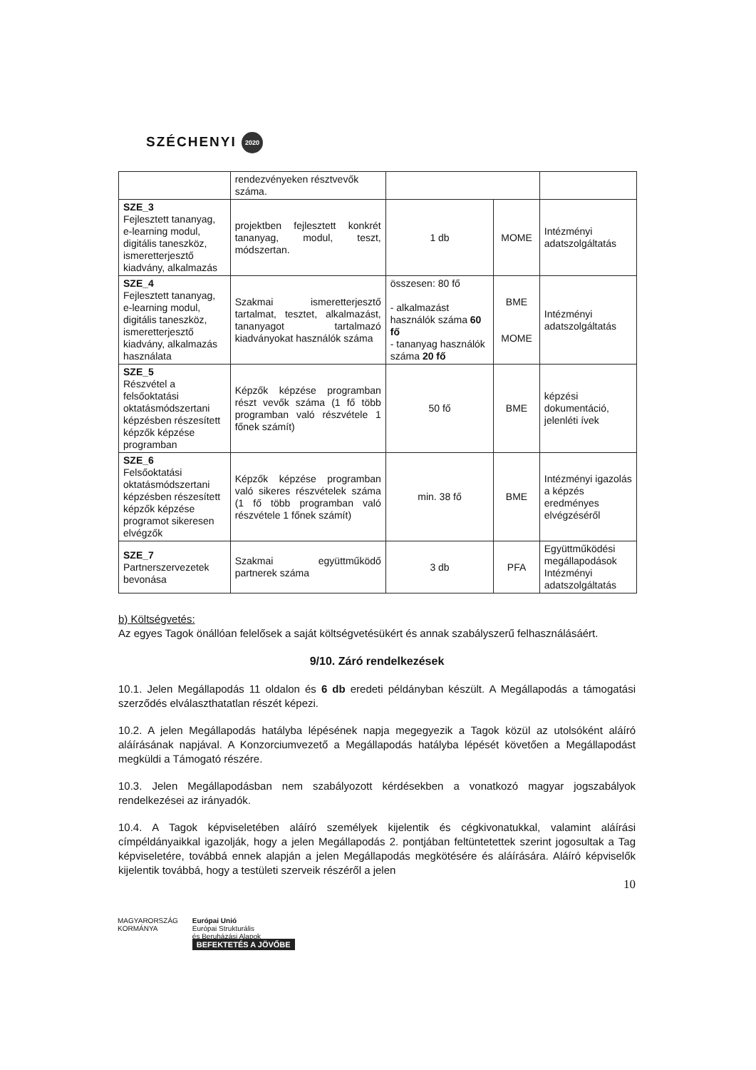SZÉCHENYI 2020
| | rendezvényeken résztvevők száma. | | | |
| SZE_3 Fejlesztett tananyag, e-learning modul, digitális taneszköz, ismeretterjesztő kiadvány, alkalmazás | projektben fejlesztett konkrét tananyag, modul, teszt, módszertan. | 1 db | MOME | Intézményi adatszolgáltatás |
| SZE_4 Fejlesztett tananyag, e-learning modul, digitális taneszköz, ismeretterjesztő kiadvány, alkalmazás használata | Szakmai ismeretterjesztő tartalmat, tesztet, alkalmazást, tananyagot tartalmazó kiadványokat használók száma | összesen: 80 fő - alkalmazást használók száma 60 fő - tananyag használók száma 20 fő | BME MOME | Intézményi adatszolgáltatás |
| SZE_5 Részvétel a felsőoktatási oktatásmódszertani képzésben részesített képzők képzése programban | Képzők képzése programban részt vevők száma (1 fő több programban való részvétele 1 főnek számít) | 50 fő | BME | képzési dokumentáció, jelenléti ívek |
| SZE_6 Felsőoktatási oktatásmódszertani képzésben részesített képzők képzése programot sikeresen elvégzők | Képzők képzése programban való sikeres részvételek száma (1 fő több programban való részvétele 1 főnek számít) | min. 38 fő | BME | Intézményi igazolás a képzés eredményes elvégzéséről |
| SZE_7 Partnerszervezetek bevonása | Szakmai együttműködő partnerek száma | 3 db | PFA | Együttműködési megállapodások Intézményi adatszolgáltatás |
b) Költségvetés:
Az egyes Tagok önállóan felelősek a saját költségvetésükért és annak szabályszerű felhasználásáért.
9/10. Záró rendelkezések
10.1. Jelen Megállapodás 11 oldalon és 6 db eredeti példányban készült. A Megállapodás a támogatási szerződés elválaszthatatlan részét képezi.
10.2. A jelen Megállapodás hatályba lépésének napja megegyezik a Tagok közül az utolsóként aláíró aláírásának napjával. A Konzorciumvezető a Megállapodás hatályba lépését követően a Megállapodást megküldi a Támogató részére.
10.3. Jelen Megállapodásban nem szabályozott kérdésekben a vonatkozó magyar jogszabályok rendelkezései az irányadók.
10.4. A Tagok képviseletében aláíró személyek kijelentik és cégkivonatukkal, valamint aláírási címpéldányaikkal igazolják, hogy a jelen Megállapodás 2. pontjában feltüntetettek szerint jogosultak a Tag képviseletére, továbbá ennek alapján a jelen Megállapodás megkötésére és aláírására. Aláíró képviselők kijelentik továbbá, hogy a testületi szerveik részéről a jelen
10
MAGYARORSZÁG
KORMÁNYA
Európai Unió
Európai Strukturális
és Beruházási Alapok
BEFEKTETÉS A JÖVŐBE